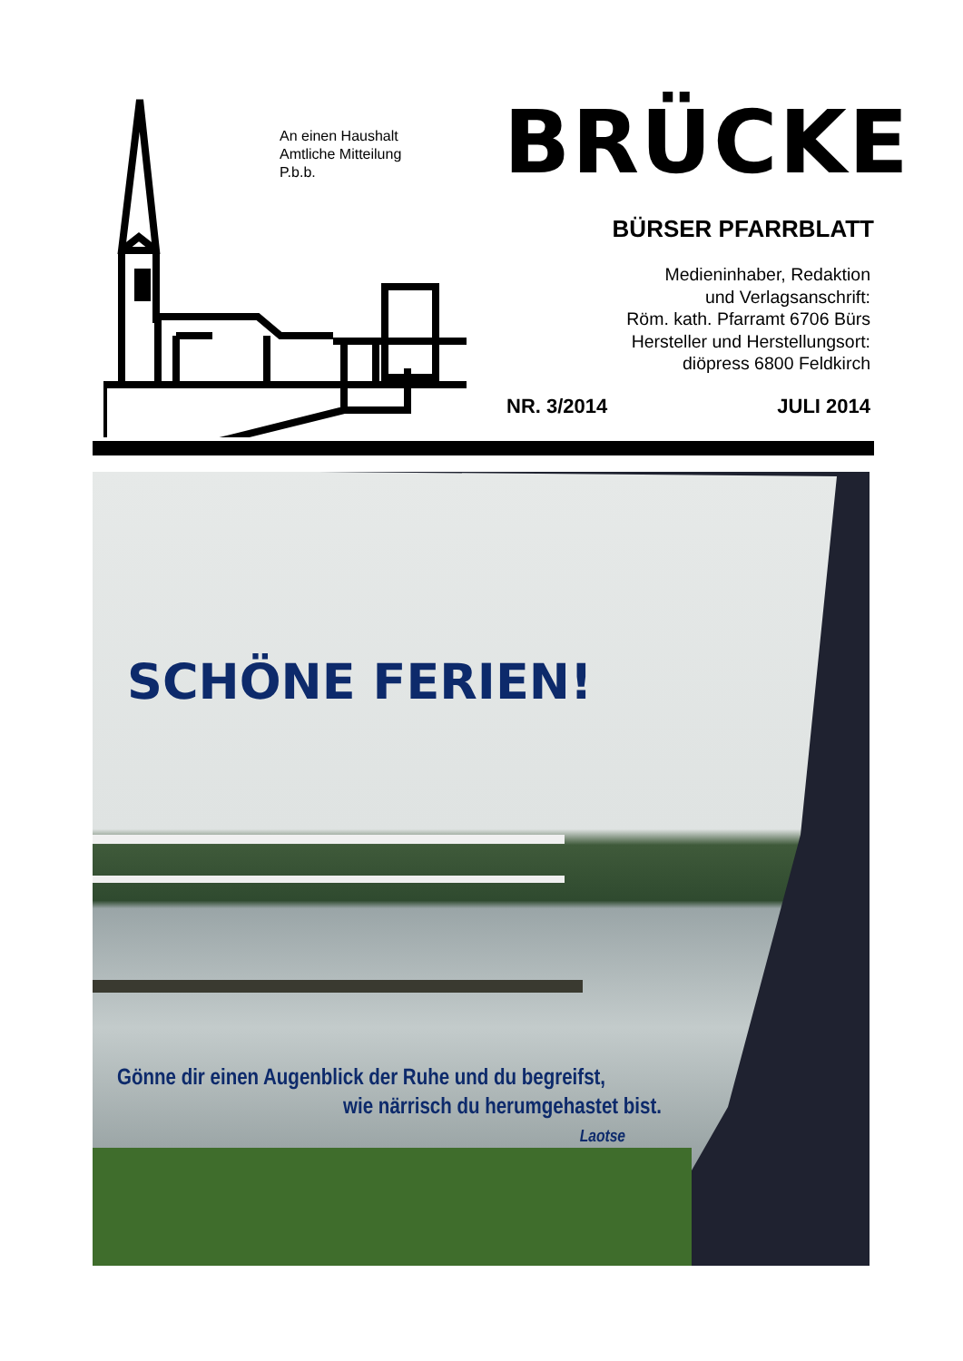An einen Haushalt
Amtliche Mitteilung
P.b.b.
BRÜCKE
BÜRSER PFARRBLATT
Medieninhaber, Redaktion
und Verlagsanschrift:
Röm. kath. Pfarramt 6706 Bürs
Hersteller und Herstellungsort:
diöpress 6800 Feldkirch
NR. 3/2014 JULI 2014
SCHÖNE FERIEN!
Gönne dir einen Augenblick der Ruhe und du begreifst,
wie närrisch du herumgehastet bist.
Laotse